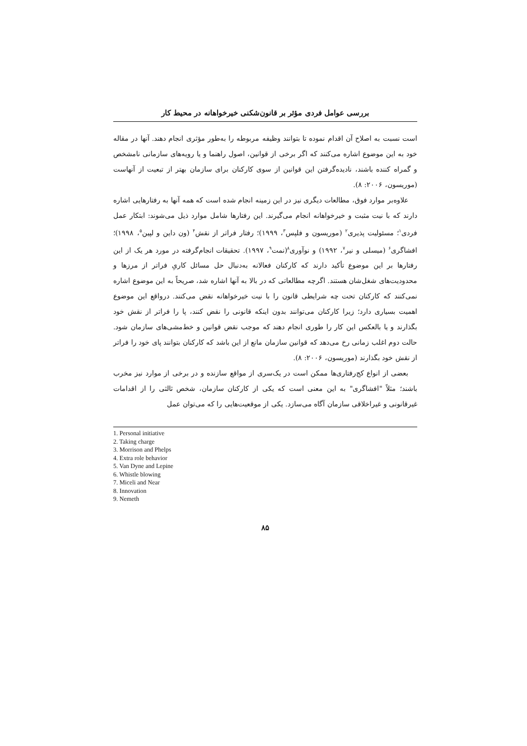بررسی عوامل فردی مؤثر بر قانون‌شکنی خیرخواهانه در محیط کار
است نسبت به اصلاح آن اقدام نموده تا بتوانند وظیفه مربوطه را به‌طور مؤثری انجام دهند. آنها در مقاله خود به این موضوع اشاره می‌کنند که اگر برخی از قوانین، اصول راهنما و یا رویه‌های سازمانی نامشخص و گمراه کننده باشند، نادیده‌گرفتن این قوانین از سوی کارکنان برای سازمان بهتر از تبعیت از آنهاست (موریسون، ۲۰۰۶: ۸).
علاوه‌بر موارد فوق، مطالعات دیگری نیز در این زمینه انجام شده است که همه آنها به رفتارهایی اشاره دارند که با نیت مثبت و خیرخواهانه انجام می‌گیرند. این رفتارها شامل موارد ذیل می‌شوند: ابتکار عمل فردی<sup>۱</sup>؛ مسئولیت پذیری<sup>۲</sup> (موریسون و فلپس<sup>۳</sup>، ۱۹۹۹)؛ رفتار فراتر از نقش<sup>۴</sup> (ون داین و لپین<sup>۵</sup>، ۱۹۹۸)؛ افشاگری<sup>۶</sup> (میسلی و نیر<sup>۷</sup>، ۱۹۹۲) و نوآوری<sup>۸</sup>(نمت<sup>۹</sup>، ۱۹۹۷). تحقیقات انجام‌گرفته در مورد هر یک از این رفتارها بر این موضوع تأکید دارند که کارکنان فعالانه به‌دنبال حل مسائل کاریِ فراتر از مرزها و محدودیت‌های شغل‌شان هستند. اگرچه مطالعاتی که در بالا به آنها اشاره شد، صریحاً به این موضوع اشاره نمی‌کنند که کارکنان تحت چه شرایطی قانون را با نیت خیرخواهانه نقض می‌کنند. درواقع این موضوع اهمیت بسیاری دارد؛ زیرا کارکنان می‌توانند بدون اینکه قانونی را نقض کنند، پا را فراتر از نقش خود بگذارند و یا بالعکس این کار را طوری انجام دهند که موجب نقض قوانین و خط‌مشی‌های سازمان شود. حالت دوم اغلب زمانی رخ می‌دهد که قوانین سازمان مانع از این باشد که کارکنان بتوانند پای خود را فراتر از نقش خود بگذارند (موریسون، ۲۰۰۶: ۸).
بعضی از انواع کج‌رفتاری‌ها ممکن است در یک‌سری از مواقع سازنده و در برخی از موارد نیز مخرب باشند؛ مثلاً "افشاگری" به این معنی است که یکی از کارکنان سازمان، شخص ثالثی را از اقدامات غیرقانونی و غیراخلاقی سازمان آگاه می‌سازد. یکی از موقعیت‌هایی را که می‌توان عمل
1. Personal initiative
2. Taking charge
3. Morrison and Phelps
4. Extra role behavior
5. Van Dyne and Lepine
6. Whistle blowing
7. Miceli and Near
8. Innovation
9. Nemeth
۸۵